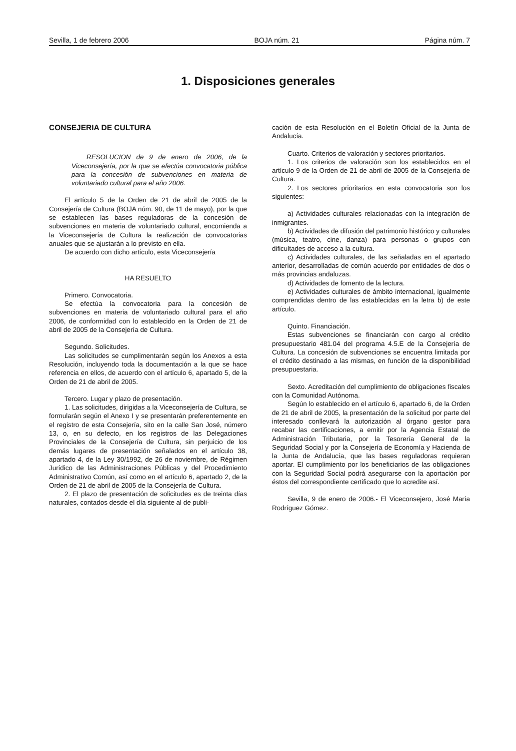Sevilla, 1 de febrero 2006 BOJA núm. 21 Página núm. 7
1. Disposiciones generales
CONSEJERIA DE CULTURA
RESOLUCION de 9 de enero de 2006, de la Viceconsejería, por la que se efectúa convocatoria pública para la concesión de subvenciones en materia de voluntariado cultural para el año 2006.
El artículo 5 de la Orden de 21 de abril de 2005 de la Consejería de Cultura (BOJA núm. 90, de 11 de mayo), por la que se establecen las bases reguladoras de la concesión de subvenciones en materia de voluntariado cultural, encomienda a la Viceconsejería de Cultura la realización de convocatorias anuales que se ajustarán a lo previsto en ella.
De acuerdo con dicho artículo, esta Viceconsejería
HA RESUELTO
Primero. Convocatoria.
Se efectúa la convocatoria para la concesión de subvenciones en materia de voluntariado cultural para el año 2006, de conformidad con lo establecido en la Orden de 21 de abril de 2005 de la Consejería de Cultura.
Segundo. Solicitudes.
Las solicitudes se cumplimentarán según los Anexos a esta Resolución, incluyendo toda la documentación a la que se hace referencia en ellos, de acuerdo con el artículo 6, apartado 5, de la Orden de 21 de abril de 2005.
Tercero. Lugar y plazo de presentación.
1. Las solicitudes, dirigidas a la Viceconsejería de Cultura, se formularán según el Anexo I y se presentarán preferentemente en el registro de esta Consejería, sito en la calle San José, número 13, o, en su defecto, en los registros de las Delegaciones Provinciales de la Consejería de Cultura, sin perjuicio de los demás lugares de presentación señalados en el artículo 38, apartado 4, de la Ley 30/1992, de 26 de noviembre, de Régimen Jurídico de las Administraciones Públicas y del Procedimiento Administrativo Común, así como en el artículo 6, apartado 2, de la Orden de 21 de abril de 2005 de la Consejería de Cultura.
2. El plazo de presentación de solicitudes es de treinta días naturales, contados desde el día siguiente al de publi-
cación de esta Resolución en el Boletín Oficial de la Junta de Andalucía.
Cuarto. Criterios de valoración y sectores prioritarios.
1. Los criterios de valoración son los establecidos en el artículo 9 de la Orden de 21 de abril de 2005 de la Consejería de Cultura.
2. Los sectores prioritarios en esta convocatoria son los siguientes:
a) Actividades culturales relacionadas con la integración de inmigrantes.
b) Actividades de difusión del patrimonio histórico y culturales (música, teatro, cine, danza) para personas o grupos con dificultades de acceso a la cultura.
c) Actividades culturales, de las señaladas en el apartado anterior, desarrolladas de común acuerdo por entidades de dos o más provincias andaluzas.
d) Actividades de fomento de la lectura.
e) Actividades culturales de ámbito internacional, igualmente comprendidas dentro de las establecidas en la letra b) de este artículo.
Quinto. Financiación.
Estas subvenciones se financiarán con cargo al crédito presupuestario 481.04 del programa 4.5.E de la Consejería de Cultura. La concesión de subvenciones se encuentra limitada por el crédito destinado a las mismas, en función de la disponibilidad presupuestaria.
Sexto. Acreditación del cumplimiento de obligaciones fiscales con la Comunidad Autónoma.
Según lo establecido en el artículo 6, apartado 6, de la Orden de 21 de abril de 2005, la presentación de la solicitud por parte del interesado conllevará la autorización al órgano gestor para recabar las certificaciones, a emitir por la Agencia Estatal de Administración Tributaria, por la Tesorería General de la Seguridad Social y por la Consejería de Economía y Hacienda de la Junta de Andalucía, que las bases reguladoras requieran aportar. El cumplimiento por los beneficiarios de las obligaciones con la Seguridad Social podrá asegurarse con la aportación por éstos del correspondiente certificado que lo acredite así.
Sevilla, 9 de enero de 2006.- El Viceconsejero, José María Rodríguez Gómez.